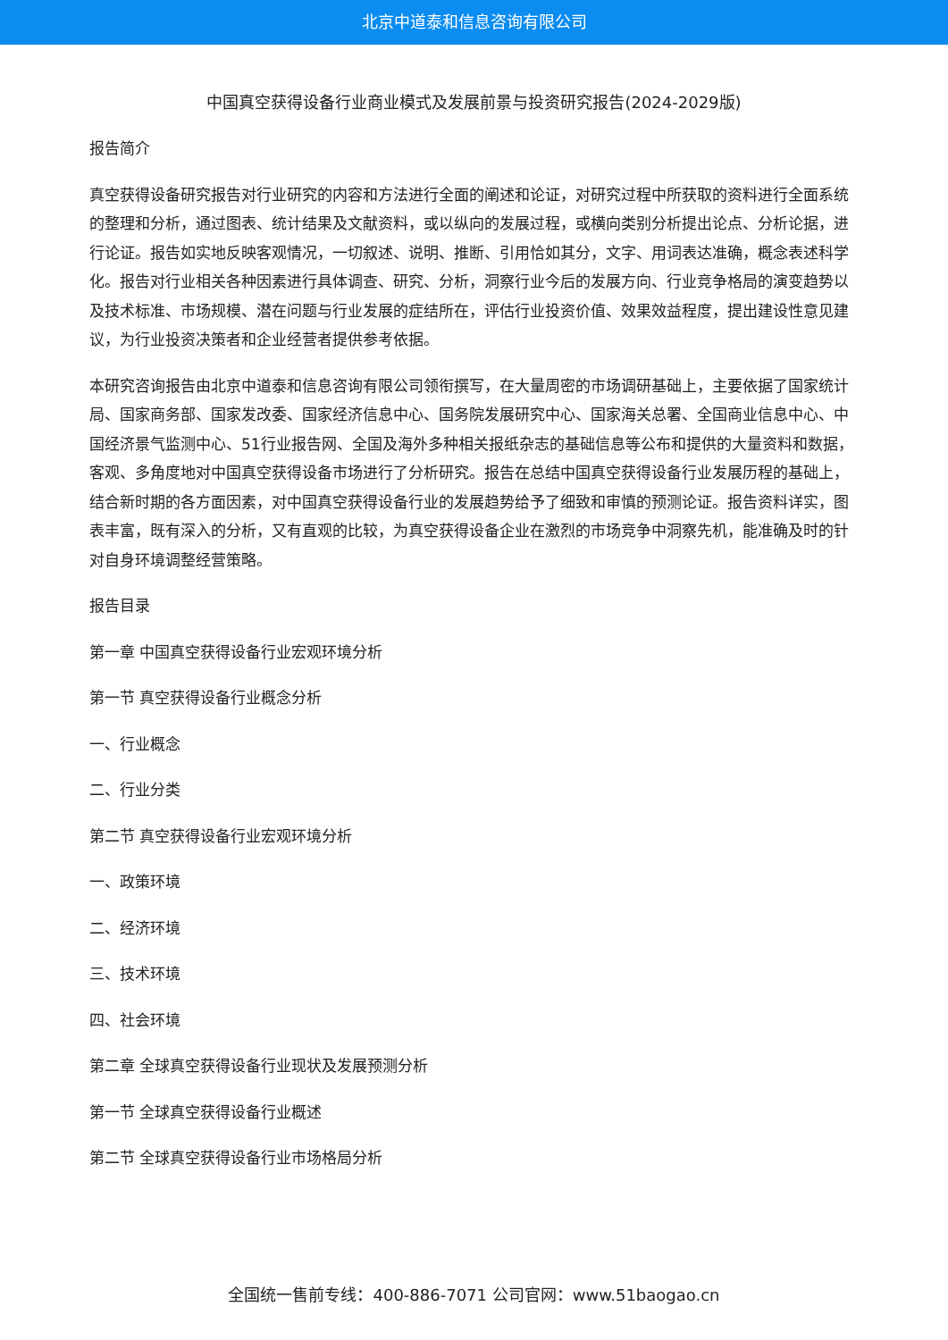北京中道泰和信息咨询有限公司
中国真空获得设备行业商业模式及发展前景与投资研究报告(2024-2029版)
报告简介
真空获得设备研究报告对行业研究的内容和方法进行全面的阐述和论证，对研究过程中所获取的资料进行全面系统的整理和分析，通过图表、统计结果及文献资料，或以纵向的发展过程，或横向类别分析提出论点、分析论据，进行论证。报告如实地反映客观情况，一切叙述、说明、推断、引用恰如其分，文字、用词表达准确，概念表述科学化。报告对行业相关各种因素进行具体调查、研究、分析，洞察行业今后的发展方向、行业竞争格局的演变趋势以及技术标准、市场规模、潜在问题与行业发展的症结所在，评估行业投资价值、效果效益程度，提出建设性意见建议，为行业投资决策者和企业经营者提供参考依据。
本研究咨询报告由北京中道泰和信息咨询有限公司领衔撰写，在大量周密的市场调研基础上，主要依据了国家统计局、国家商务部、国家发改委、国家经济信息中心、国务院发展研究中心、国家海关总署、全国商业信息中心、中国经济景气监测中心、51行业报告网、全国及海外多种相关报纸杂志的基础信息等公布和提供的大量资料和数据，客观、多角度地对中国真空获得设备市场进行了分析研究。报告在总结中国真空获得设备行业发展历程的基础上，结合新时期的各方面因素，对中国真空获得设备行业的发展趋势给予了细致和审慎的预测论证。报告资料详实，图表丰富，既有深入的分析，又有直观的比较，为真空获得设备企业在激烈的市场竞争中洞察先机，能准确及时的针对自身环境调整经营策略。
报告目录
第一章 中国真空获得设备行业宏观环境分析
第一节 真空获得设备行业概念分析
一、行业概念
二、行业分类
第二节 真空获得设备行业宏观环境分析
一、政策环境
二、经济环境
三、技术环境
四、社会环境
第二章 全球真空获得设备行业现状及发展预测分析
第一节 全球真空获得设备行业概述
第二节 全球真空获得设备行业市场格局分析
全国统一售前专线：400-886-7071 公司官网：www.51baogao.cn